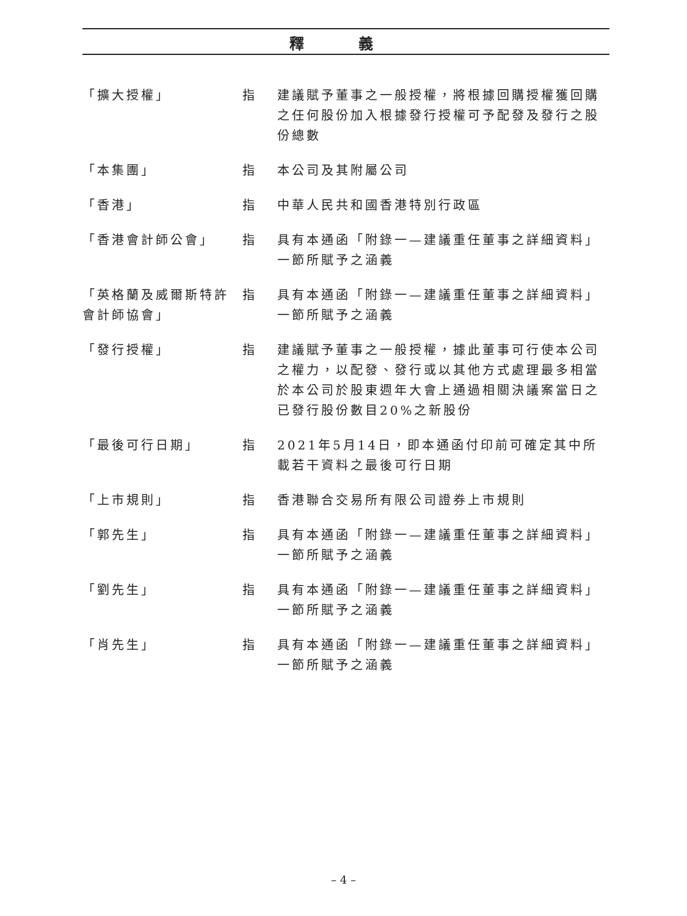釋 義
「擴大授權」 指 建議賦予董事之一般授權，將根據回購授權獲回購之任何股份加入根據發行授權可予配發及發行之股份總數
「本集團」 指 本公司及其附屬公司
「香港」 指 中華人民共和國香港特別行政區
「香港會計師公會」 指 具有本通函「附錄一—建議重任董事之詳細資料」一節所賦予之涵義
「英格蘭及威爾斯特許會計師協會」
指 具有本通函「附錄一—建議重任董事之詳細資料」一節所賦予之涵義
「發行授權」 指 建議賦予董事之一般授權，據此董事可行使本公司之權力，以配發、發行或以其他方式處理最多相當於本公司於股東週年大會上通過相關決議案當日之已發行股份數目20%之新股份
「最後可行日期」 指 2021年5月14日，即本通函付印前可確定其中所載若干資料之最後可行日期
「上市規則」 指 香港聯合交易所有限公司證券上市規則
「郭先生」 指 具有本通函「附錄一—建議重任董事之詳細資料」一節所賦予之涵義
「劉先生」 指 具有本通函「附錄一—建議重任董事之詳細資料」一節所賦予之涵義
「肖先生」 指 具有本通函「附錄一—建議重任董事之詳細資料」一節所賦予之涵義
– 4 –